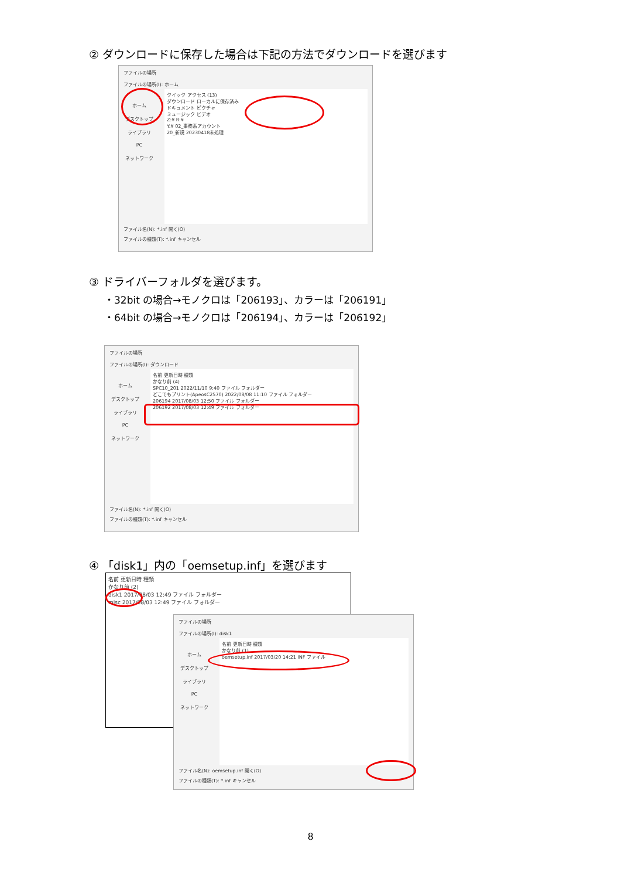② ダウンロードに保存した場合は下記の方法でダウンロードを選びます
ファイルの場所
ファイルの場所(I): ホーム
ホーム
デスクトップ
ライブラリ
PC
ネットワーク
クイック アクセス (13)
ダウンロード ローカルに保存済み
ドキュメント ピクチャ
ミュージック ビデオ
Z:¥ R:¥
Y:¥ 02_事務系アカウント
20_新規 20230418未処理
ファイル名(N): *.inf 開く(O)
ファイルの種類(T): *.inf キャンセル
③ ドライバーフォルダを選びます。
・32bit の場合→モノクロは「206193」、カラーは「206191」
・64bit の場合→モノクロは「206194」、カラーは「206192」
ファイルの場所
ファイルの場所(I): ダウンロード
ホーム
デスクトップ
ライブラリ
PC
ネットワーク
名前 更新日時 種類
かなり前 (4)
SPC10_201 2022/11/10 9:40 ファイル フォルダー
どこでもプリント(ApeosC2570) 2022/08/08 11:10 ファイル フォルダー
206194 2017/08/03 12:50 ファイル フォルダー
206192 2017/08/03 12:49 ファイル フォルダー
ファイル名(N): *.inf 開く(O)
ファイルの種類(T): *.inf キャンセル
④ 「disk1」内の「oemsetup.inf」を選びます
名前 更新日時 種類
かなり前 (2)
disk1 2017/08/03 12:49 ファイル フォルダー
misc 2017/08/03 12:49 ファイル フォルダー
ファイルの場所
ファイルの場所(I): disk1
ホーム
デスクトップ
ライブラリ
PC
ネットワーク
名前 更新日時 種類
かなり前 (1)
oemsetup.inf 2017/03/20 14:21 INF ファイル
ファイル名(N): oemsetup.inf 開く(O)
ファイルの種類(T): *.inf キャンセル
8